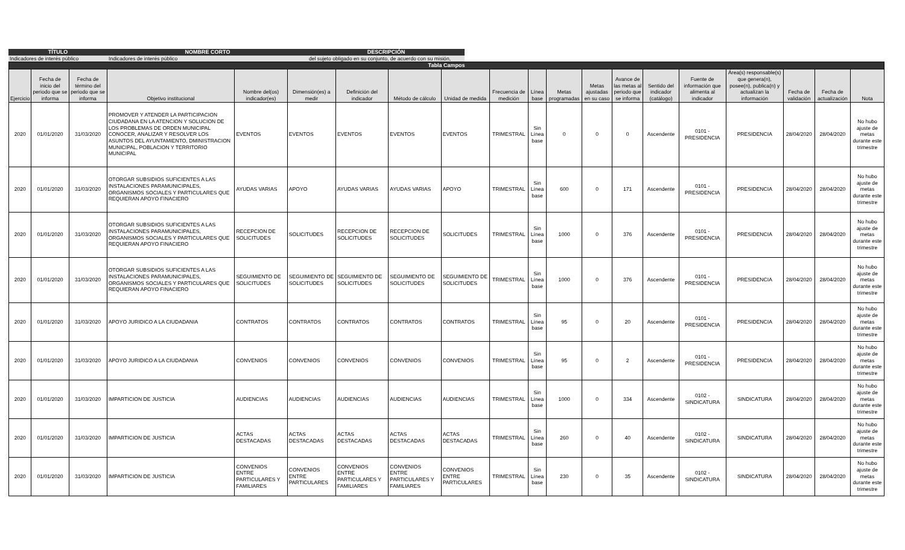| TÍTULO | NOMBRE CORTO | DESCRIPCIÓN |
| Indicadores de interés público | Indicadores de interés público | del sujeto obligado en su conjunto, de acuerdo con su misión, |
| Tabla Campos | | | | | | | | | | | | | | | | | | | |
| Ejercicio | Fecha de inicio del periodo que se informa | Fecha de término del periodo que se informa | Objetivo institucional | Nombre del(os) indicador(es) | Dimensión(es) a medir | Definición del indicador | Método de cálculo | Unidad de medida | Frecuencia de medición | Línea base | Metas programadas | Metas ajustadas en su caso | Avance de las metas al periodo que se informa | Sentido del indicador (catálogo) | Fuente de información que alimenta al indicador | Área(s) responsable(s) que genera(n), posee(n), publica(n) y actualizan la información | Fecha de validación | Fecha de actualización | Nota |
| 2020 | 01/01/2020 | 31/03/2020 | PROMOVER Y ATENDER LA PARTICIPACION CIUDADANA EN LA ATENCION Y SOLUCION DE LOS PROBLEMAS DE ORDEN MUNICIPAL CONOCER, ANALIZAR Y RESOLVER LOS ASUNTOS DEL AYUNTAMIENTO, DMINISTRACION MUNICIPAL, POBLACION Y TERRITORIO MUNICIPAL | EVENTOS | EVENTOS | EVENTOS | EVENTOS | EVENTOS | TRIMESTRAL | Sin Línea base | 0 | 0 | 0 | Ascendente | 0101 - PRESIDENCIA | PRESIDENCIA | 28/04/2020 | 28/04/2020 | No hubo ajuste de metas durante este trimestre |
| 2020 | 01/01/2020 | 31/03/2020 | OTORGAR SUBSIDIOS SUFICIENTES A LAS INSTALACIONES PARAMUNICIPALES, ORGANISMOS SOCIALES Y PARTICULARES QUE REQUIERAN APOYO FINACIERO | AYUDAS VARIAS | APOYO | AYUDAS VARIAS | AYUDAS VARIAS | APOYO | TRIMESTRAL | Sin Línea base | 600 | 0 | 171 | Ascendente | 0101 - PRESIDENCIA | PRESIDENCIA | 28/04/2020 | 28/04/2020 | No hubo ajuste de metas durante este trimestre |
| 2020 | 01/01/2020 | 31/03/2020 | OTORGAR SUBSIDIOS SUFICIENTES A LAS INSTALACIONES PARAMUNICIPALES, ORGANISMOS SOCIALES Y PARTICULARES QUE REQUIERAN APOYO FINACIERO | RECEPCION DE SOLICITUDES | SOLICITUDES | RECEPCION DE SOLICITUDES | RECEPCION DE SOLICITUDES | SOLICITUDES | TRIMESTRAL | Sin Línea base | 1000 | 0 | 376 | Ascendente | 0101 - PRESIDENCIA | PRESIDENCIA | 28/04/2020 | 28/04/2020 | No hubo ajuste de metas durante este trimestre |
| 2020 | 01/01/2020 | 31/03/2020 | OTORGAR SUBSIDIOS SUFICIENTES A LAS INSTALACIONES PARAMUNICIPALES, ORGANISMOS SOCIALES Y PARTICULARES QUE REQUIERAN APOYO FINACIERO | SEGUIMIENTO DE SOLICITUDES | SEGUIMIENTO DE SOLICITUDES | SEGUIMIENTO DE SOLICITUDES | SEGUIMIENTO DE SOLICITUDES | SEGUIMIENTO DE SOLICITUDES | TRIMESTRAL | Sin Línea base | 1000 | 0 | 376 | Ascendente | 0101 - PRESIDENCIA | PRESIDENCIA | 28/04/2020 | 28/04/2020 | No hubo ajuste de metas durante este trimestre |
| 2020 | 01/01/2020 | 31/03/2020 | APOYO JURIDICO A LA CIUDADANIA | CONTRATOS | CONTRATOS | CONTRATOS | CONTRATOS | CONTRATOS | TRIMESTRAL | Sin Línea base | 95 | 0 | 20 | Ascendente | 0101 - PRESIDENCIA | PRESIDENCIA | 28/04/2020 | 28/04/2020 | No hubo ajuste de metas durante este trimestre |
| 2020 | 01/01/2020 | 31/03/2020 | APOYO JURIDICO A LA CIUDADANIA | CONVENIOS | CONVENIOS | CONVENIOS | CONVENIOS | CONVENIOS | TRIMESTRAL | Sin Línea base | 95 | 0 | 2 | Ascendente | 0101 - PRESIDENCIA | PRESIDENCIA | 28/04/2020 | 28/04/2020 | No hubo ajuste de metas durante este trimestre |
| 2020 | 01/01/2020 | 31/03/2020 | IMPARTICION DE JUSTICIA | AUDIENCIAS | AUDIENCIAS | AUDIENCIAS | AUDIENCIAS | AUDIENCIAS | TRIMESTRAL | Sin Línea base | 1000 | 0 | 334 | Ascendente | 0102 - SINDICATURA | SINDICATURA | 28/04/2020 | 28/04/2020 | No hubo ajuste de metas durante este trimestre |
| 2020 | 01/01/2020 | 31/03/2020 | IMPARTICION DE JUSTICIA | ACTAS DESTACADAS | ACTAS DESTACADAS | ACTAS DESTACADAS | ACTAS DESTACADAS | ACTAS DESTACADAS | TRIMESTRAL | Sin Línea base | 260 | 0 | 40 | Ascendente | 0102 - SINDICATURA | SINDICATURA | 28/04/2020 | 28/04/2020 | No hubo ajuste de metas durante este trimestre |
| 2020 | 01/01/2020 | 31/03/2020 | IMPARTICION DE JUSTICIA | CONVENIOS ENTRE PARTICULARES Y FAMILIARES | CONVENIOS ENTRE PARTICULARES | CONVENIOS ENTRE PARTICULARES Y FAMILIARES | CONVENIOS ENTRE PARTICULARES Y FAMILIARES | CONVENIOS ENTRE PARTICULARES | TRIMESTRAL | Sin Línea base | 230 | 0 | 35 | Ascendente | 0102 - SINDICATURA | SINDICATURA | 28/04/2020 | 28/04/2020 | No hubo ajuste de metas durante este trimestre |